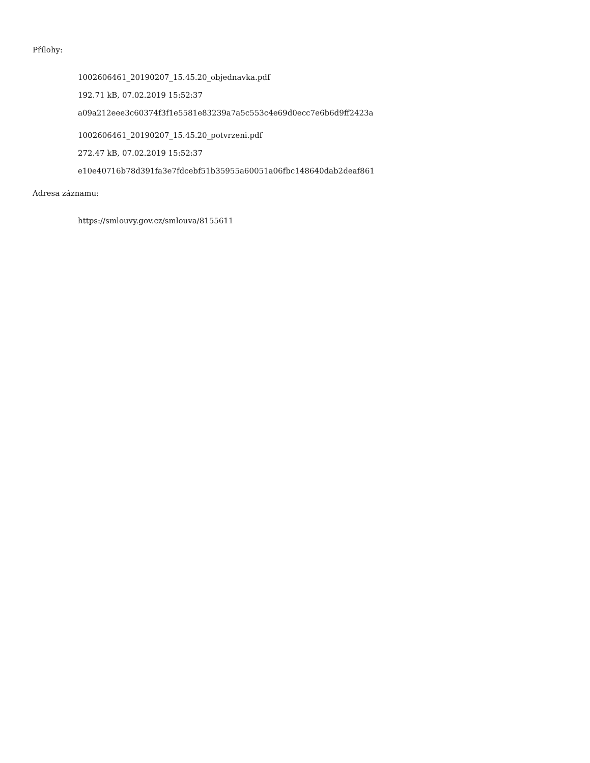Přílohy:
1002606461_20190207_15.45.20_objednavka.pdf
192.71 kB, 07.02.2019 15:52:37
a09a212eee3c60374f3f1e5581e83239a7a5c553c4e69d0ecc7e6b6d9ff2423a
1002606461_20190207_15.45.20_potvrzeni.pdf
272.47 kB, 07.02.2019 15:52:37
e10e40716b78d391fa3e7fdcebf51b35955a60051a06fbc148640dab2deaf861
Adresa záznamu:
https://smlouvy.gov.cz/smlouva/8155611